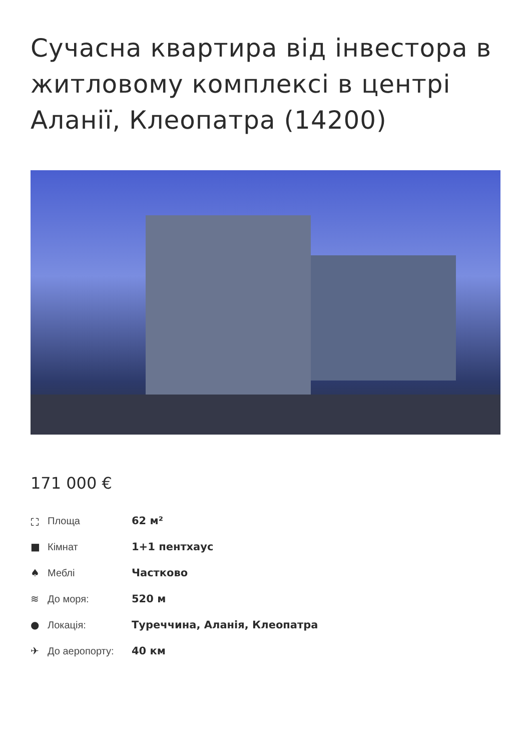Сучасна квартира від інвестора в житловому комплексі в центрі Аланії, Клеопатра (14200)
171 000 €
⛶ Площа 62 м²
■ Кімнат 1+1 пентхаус
♠ Меблі Частково
≋ До моря: 520 м
● Локація: Туреччина, Аланія, Клеопатра
✈ До аеропорту: 40 км